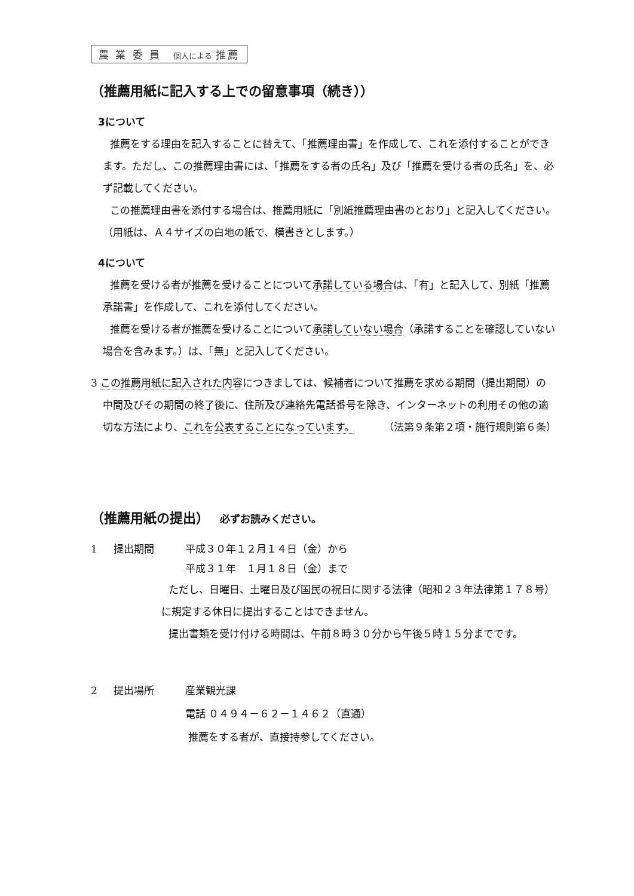農 業 委 員 個人による 推薦
（推薦用紙に記入する上での留意事項（続き））
3について
推薦をする理由を記入することに替えて、「推薦理由書」を作成して、これを添付することができます。ただし、この推薦理由書には、「推薦をする者の氏名」及び「推薦を受ける者の氏名」を、必ず記載してください。
この推薦理由書を添付する場合は、推薦用紙に「別紙推薦理由書のとおり」と記入してください。（用紙は、Ａ４サイズの白地の紙で、横書きとします。）
4について
推薦を受ける者が推薦を受けることについて承諾している場合は、「有」と記入して、別紙「推薦承諾書」を作成して、これを添付してください。
推薦を受ける者が推薦を受けることについて承諾していない場合（承諾することを確認していない場合を含みます。）は、「無」と記入してください。
3 この推薦用紙に記入された内容につきましては、候補者について推薦を求める期間（提出期間）の中間及びその期間の終了後に、住所及び連絡先電話番号を除き、インターネットの利用その他の適切な方法により、これを公表することになっています。 （法第９条第２項・施行規則第６条）
（推薦用紙の提出） 必ずお読みください。
1 提出期間 平成３０年１２月１４日（金）から
平成３１年　１月１８日（金）まで
ただし、日曜日、土曜日及び国民の祝日に関する法律（昭和２３年法律第１７８号）に規定する休日に提出することはできません。
提出書類を受け付ける時間は、午前８時３０分から午後５時１５分までです。
2 提出場所 産業観光課
電話 ０４９４－６２－１４６２（直通）
推薦をする者が、直接持参してください。